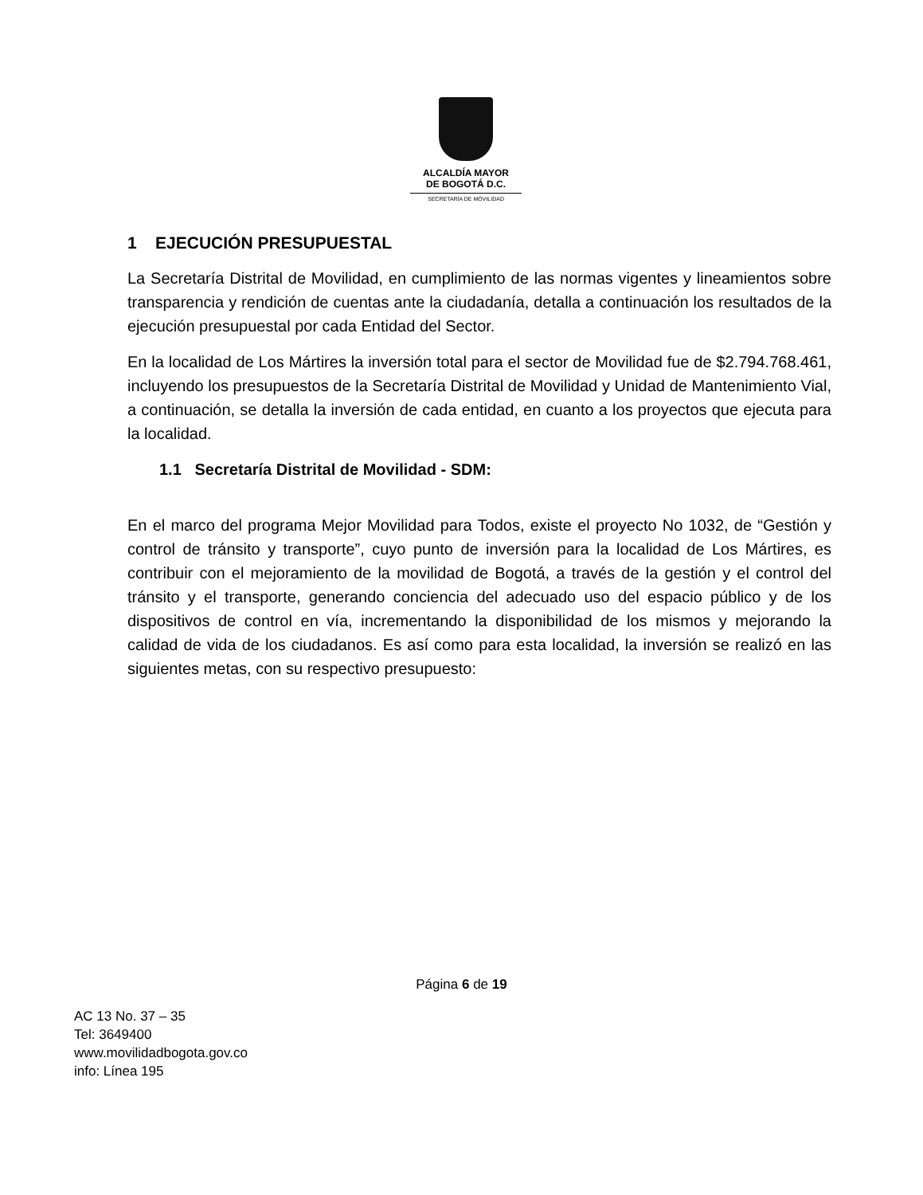ALCALDÍA MAYOR
DE BOGOTÁ D.C.
SECRETARÍA DE MOVILIDAD
1 EJECUCIÓN PRESUPUESTAL
La Secretaría Distrital de Movilidad, en cumplimiento de las normas vigentes y lineamientos sobre transparencia y rendición de cuentas ante la ciudadanía, detalla a continuación los resultados de la ejecución presupuestal por cada Entidad del Sector.
En la localidad de Los Mártires la inversión total para el sector de Movilidad fue de $2.794.768.461, incluyendo los presupuestos de la Secretaría Distrital de Movilidad y Unidad de Mantenimiento Vial, a continuación, se detalla la inversión de cada entidad, en cuanto a los proyectos que ejecuta para la localidad.
1.1 Secretaría Distrital de Movilidad - SDM:
En el marco del programa Mejor Movilidad para Todos, existe el proyecto No 1032, de “Gestión y control de tránsito y transporte”, cuyo punto de inversión para la localidad de Los Mártires, es contribuir con el mejoramiento de la movilidad de Bogotá, a través de la gestión y el control del tránsito y el transporte, generando conciencia del adecuado uso del espacio público y de los dispositivos de control en vía, incrementando la disponibilidad de los mismos y mejorando la calidad de vida de los ciudadanos. Es así como para esta localidad, la inversión se realizó en las siguientes metas, con su respectivo presupuesto:
Página 6 de 19
AC 13 No. 37 – 35
Tel: 3649400
www.movilidadbogota.gov.co
info: Línea 195